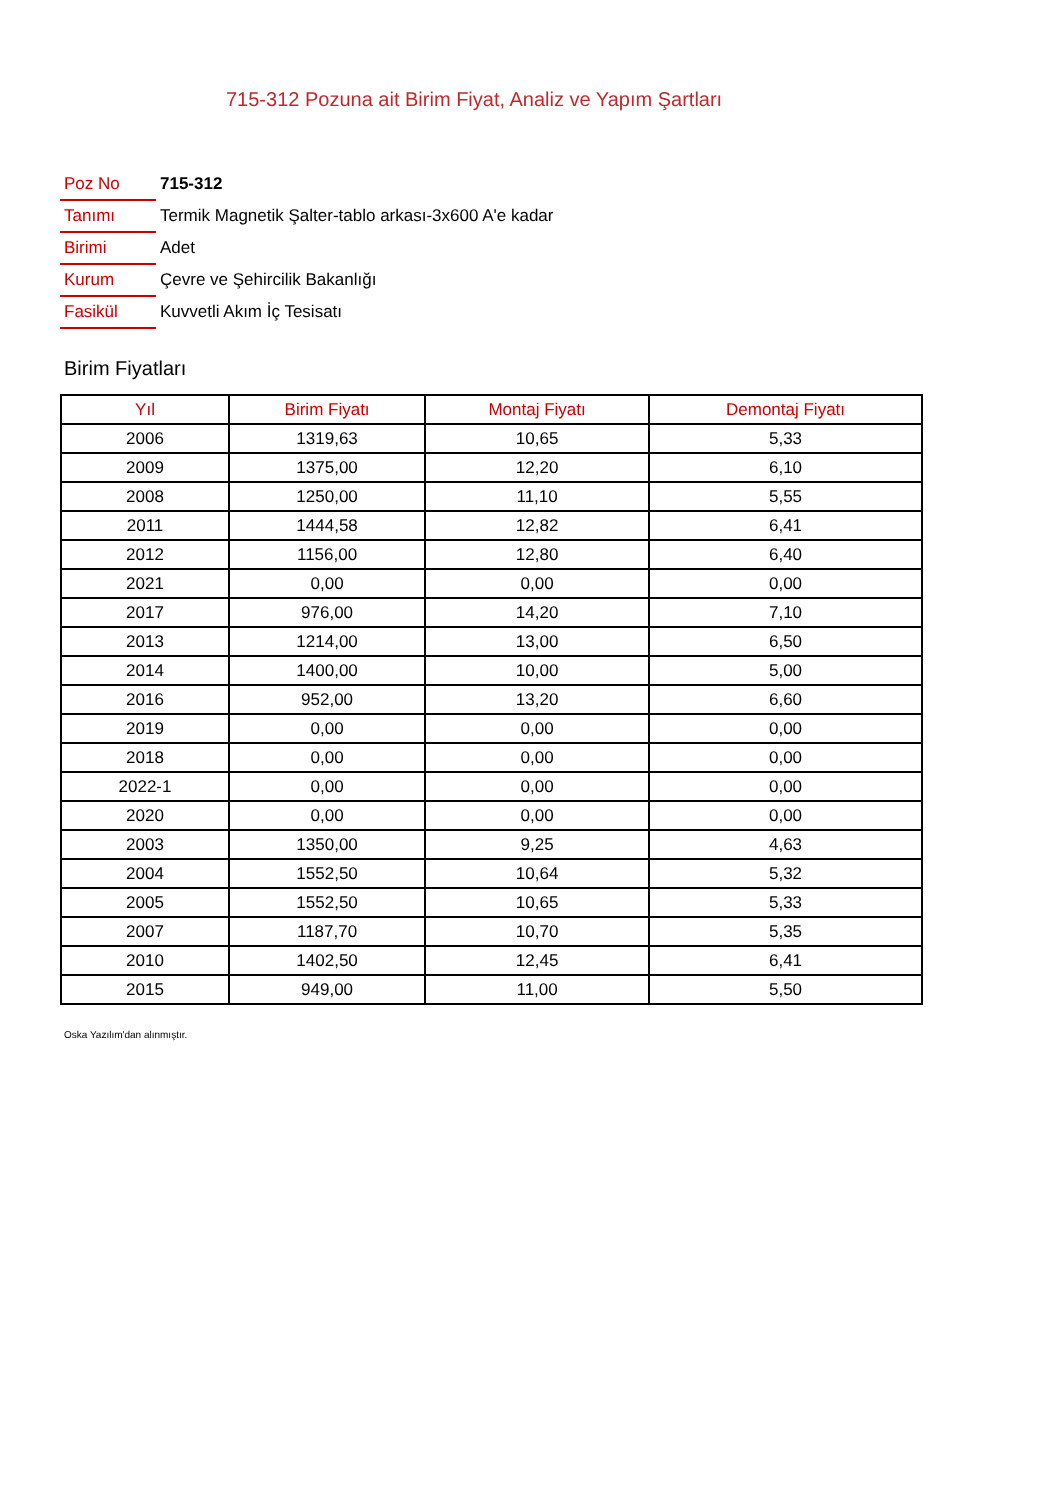715-312 Pozuna ait Birim Fiyat, Analiz ve Yapım Şartları
| Poz No | 715-312 |
| Tanımı | Termik Magnetik Şalter-tablo arkası-3x600 A'e kadar |
| Birimi | Adet |
| Kurum | Çevre ve Şehircilik Bakanlığı |
| Fasikül | Kuvvetli Akım İç Tesisatı |
Birim Fiyatları
| Yıl | Birim Fiyatı | Montaj Fiyatı | Demontaj Fiyatı |
| --- | --- | --- | --- |
| 2006 | 1319,63 | 10,65 | 5,33 |
| 2009 | 1375,00 | 12,20 | 6,10 |
| 2008 | 1250,00 | 11,10 | 5,55 |
| 2011 | 1444,58 | 12,82 | 6,41 |
| 2012 | 1156,00 | 12,80 | 6,40 |
| 2021 | 0,00 | 0,00 | 0,00 |
| 2017 | 976,00 | 14,20 | 7,10 |
| 2013 | 1214,00 | 13,00 | 6,50 |
| 2014 | 1400,00 | 10,00 | 5,00 |
| 2016 | 952,00 | 13,20 | 6,60 |
| 2019 | 0,00 | 0,00 | 0,00 |
| 2018 | 0,00 | 0,00 | 0,00 |
| 2022-1 | 0,00 | 0,00 | 0,00 |
| 2020 | 0,00 | 0,00 | 0,00 |
| 2003 | 1350,00 | 9,25 | 4,63 |
| 2004 | 1552,50 | 10,64 | 5,32 |
| 2005 | 1552,50 | 10,65 | 5,33 |
| 2007 | 1187,70 | 10,70 | 5,35 |
| 2010 | 1402,50 | 12,45 | 6,41 |
| 2015 | 949,00 | 11,00 | 5,50 |
Oska Yazılım'dan alınmıştır.